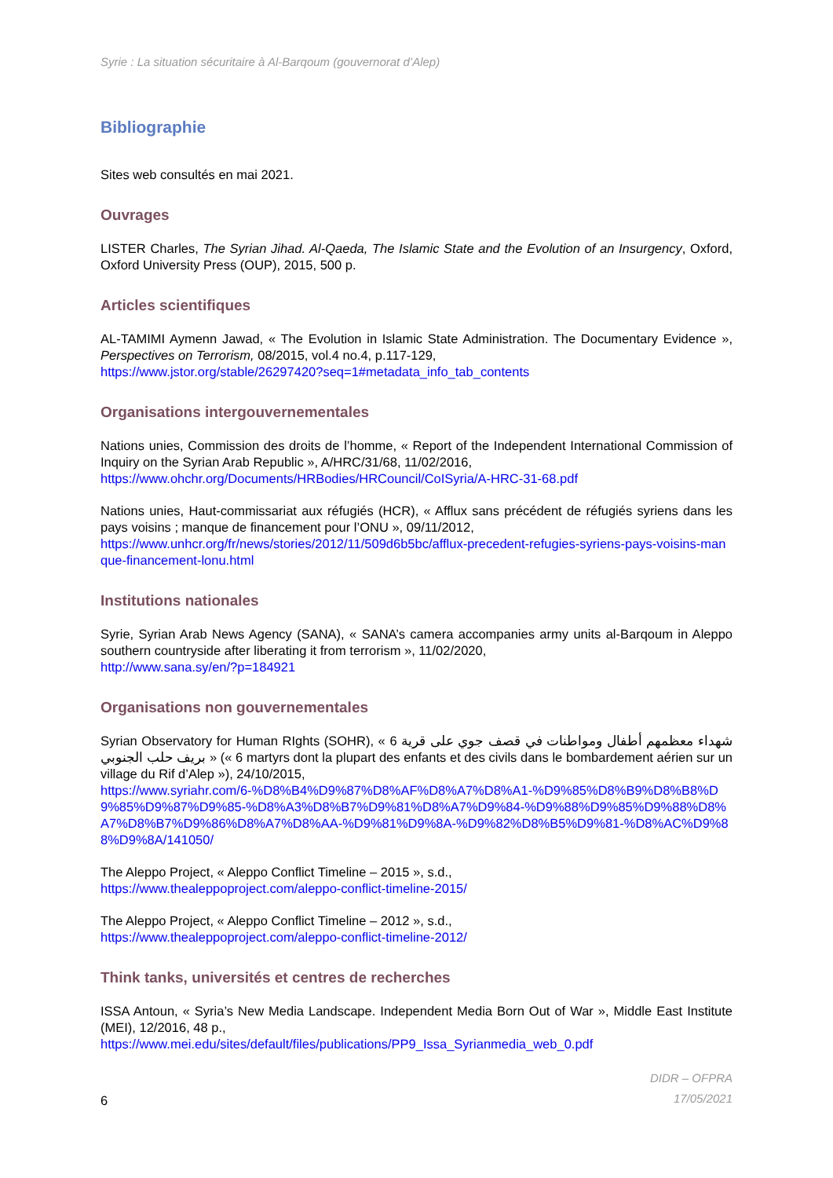Syrie : La situation sécuritaire à Al-Barqoum (gouvernorat d’Alep)
Bibliographie
Sites web consultés en mai 2021.
Ouvrages
LISTER Charles, The Syrian Jihad. Al-Qaeda, The Islamic State and the Evolution of an Insurgency, Oxford, Oxford University Press (OUP), 2015, 500 p.
Articles scientifiques
AL-TAMIMI Aymenn Jawad, « The Evolution in Islamic State Administration. The Documentary Evidence », Perspectives on Terrorism, 08/2015, vol.4 no.4, p.117-129,
https://www.jstor.org/stable/26297420?seq=1#metadata_info_tab_contents
Organisations intergouvernementales
Nations unies, Commission des droits de l’homme, « Report of the Independent International Commission of Inquiry on the Syrian Arab Republic », A/HRC/31/68, 11/02/2016,
https://www.ohchr.org/Documents/HRBodies/HRCouncil/CoISyria/A-HRC-31-68.pdf
Nations unies, Haut-commissariat aux réfugiés (HCR), « Afflux sans précédent de réfugiés syriens dans les pays voisins ; manque de financement pour l’ONU », 09/11/2012,
https://www.unhcr.org/fr/news/stories/2012/11/509d6b5bc/afflux-precedent-refugies-syriens-pays-voisins-manque-financement-lonu.html
Institutions nationales
Syrie, Syrian Arab News Agency (SANA), « SANA’s camera accompanies army units al-Barqoum in Aleppo southern countryside after liberating it from terrorism », 11/02/2020,
http://www.sana.sy/en/?p=184921
Organisations non gouvernementales
Syrian Observatory for Human RIghts (SOHR), « 6 شهداء معظمهم أطفال ومواطنات في قصف جوي على قرية بريف حلب الجنوبي » (« 6 martyrs dont la plupart des enfants et des civils dans le bombardement aérien sur un village du Rif d’Alep »), 24/10/2015,
https://www.syriahr.com/6-%D8%B4%D9%87%D8%AF%D8%A7%D8%A1-%D9%85%D8%B9%D8%B8%D9%85%D9%87%D9%85-%D8%A3%D8%B7%D9%81%D8%A7%D9%84-%D9%88%D9%85%D9%88%D8%A7%D8%B7%D9%86%D8%A7%D8%AA-%D9%81%D9%8A-%D9%82%D8%B5%D9%81-%D8%AC%D9%88%D9%8A/141050/
The Aleppo Project, « Aleppo Conflict Timeline – 2015 », s.d.,
https://www.thealeppoproject.com/aleppo-conflict-timeline-2015/
The Aleppo Project, « Aleppo Conflict Timeline – 2012 », s.d.,
https://www.thealeppoproject.com/aleppo-conflict-timeline-2012/
Think tanks, universités et centres de recherches
ISSA Antoun, « Syria’s New Media Landscape. Independent Media Born Out of War », Middle East Institute (MEI), 12/2016, 48 p.,
https://www.mei.edu/sites/default/files/publications/PP9_Issa_Syrianmedia_web_0.pdf
6
DIDR – OFPRA
17/05/2021